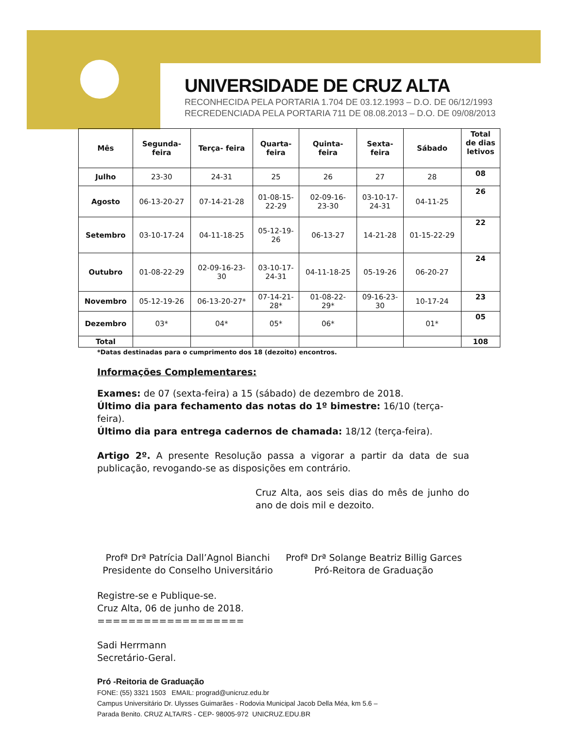UNIVERSIDADE DE CRUZ ALTA
RECONHECIDA PELA PORTARIA 1.704 DE 03.12.1993 – D.O. DE 06/12/1993
RECREDENCIADA PELA PORTARIA 711 DE 08.08.2013 – D.O. DE 09/08/2013
| Mês | Segunda- feira | Terça- feira | Quarta- feira | Quinta- feira | Sexta- feira | Sábado | Total de dias letivos |
| --- | --- | --- | --- | --- | --- | --- | --- |
| Julho | 23-30 | 24-31 | 25 | 26 | 27 | 28 | 08 |
| Agosto | 06-13-20-27 | 07-14-21-28 | 01-08-15- 22-29 | 02-09-16- 23-30 | 03-10-17- 24-31 | 04-11-25 | 26 |
| Setembro | 03-10-17-24 | 04-11-18-25 | 05-12-19- 26 | 06-13-27 | 14-21-28 | 01-15-22-29 | 22 |
| Outubro | 01-08-22-29 | 02-09-16-23- 30 | 03-10-17- 24-31 | 04-11-18-25 | 05-19-26 | 06-20-27 | 24 |
| Novembro | 05-12-19-26 | 06-13-20-27* | 07-14-21- 28* | 01-08-22- 29* | 09-16-23- 30 | 10-17-24 | 23 |
| Dezembro | 03* | 04* | 05* | 06* | | 01* | 05 |
| Total | | | | | | | 108 |
*Datas destinadas para o cumprimento dos 18 (dezoito) encontros.
Informações Complementares:
Exames: de 07 (sexta-feira) a 15 (sábado) de dezembro de 2018.
Último dia para fechamento das notas do 1º bimestre: 16/10 (terça-feira).
Último dia para entrega cadernos de chamada: 18/12 (terça-feira).
Artigo 2º. A presente Resolução passa a vigorar a partir da data de sua publicação, revogando-se as disposições em contrário.
Cruz Alta, aos seis dias do mês de junho do ano de dois mil e dezoito.
Profª Drª Patrícia Dall’Agnol Bianchi
Presidente do Conselho Universitário
Profª Drª Solange Beatriz Billig Garces
Pró-Reitora de Graduação
Registre-se e Publique-se.
Cruz Alta, 06 de junho de 2018.
===================
Sadi Herrmann
Secretário-Geral.
Pró -Reitoria de Graduação
FONE: (55) 3321 1503 EMAIL: prograd@unicruz.edu.br
Campus Universitário Dr. Ulysses Guimarães - Rodovia Municipal Jacob Della Méa, km 5.6 –
Parada Benito. CRUZ ALTA/RS - CEP- 98005-972 UNICRUZ.EDU.BR